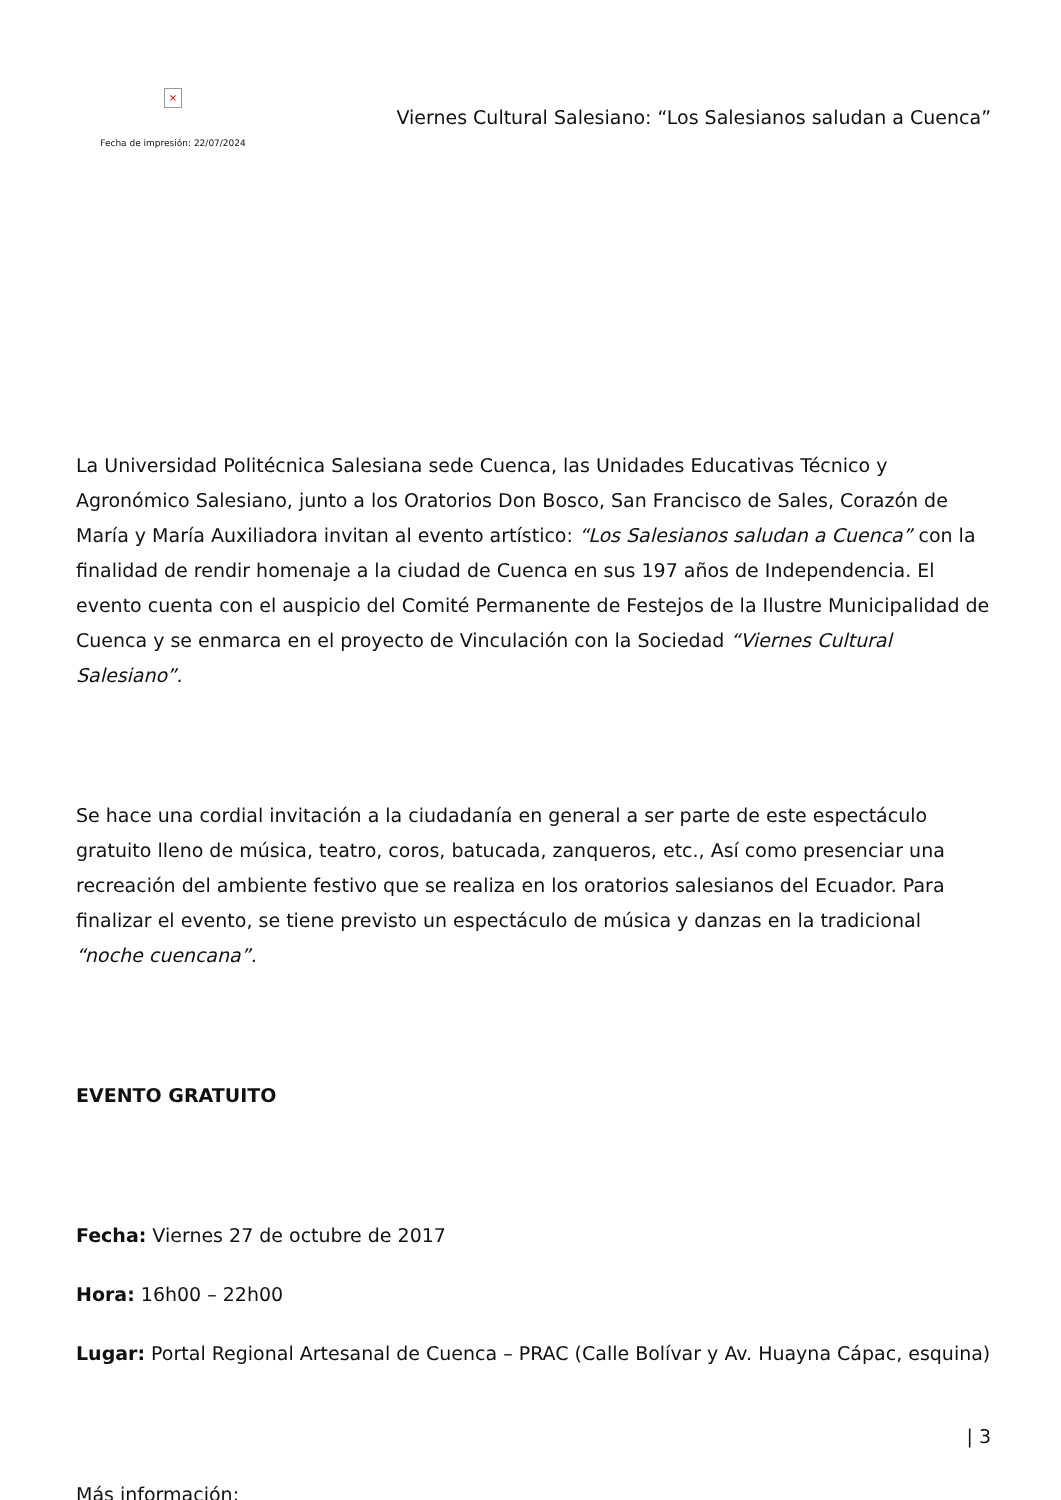×
Fecha de impresión: 22/07/2024
Viernes Cultural Salesiano: “Los Salesianos saludan a Cuenca”
La Universidad Politécnica Salesiana sede Cuenca, las Unidades Educativas Técnico y Agronómico Salesiano, junto a los Oratorios Don Bosco, San Francisco de Sales, Corazón de María y María Auxiliadora invitan al evento artístico: “Los Salesianos saludan a Cuenca” con la finalidad de rendir homenaje a la ciudad de Cuenca en sus 197 años de Independencia. El evento cuenta con el auspicio del Comité Permanente de Festejos de la Ilustre Municipalidad de Cuenca y se enmarca en el proyecto de Vinculación con la Sociedad “Viernes Cultural Salesiano”.
Se hace una cordial invitación a la ciudadanía en general a ser parte de este espectáculo gratuito lleno de música, teatro, coros, batucada, zanqueros, etc., Así como presenciar una recreación del ambiente festivo que se realiza en los oratorios salesianos del Ecuador. Para finalizar el evento, se tiene previsto un espectáculo de música y danzas en la tradicional “noche cuencana”.
EVENTO GRATUITO
Fecha: Viernes 27 de octubre de 2017
Hora: 16h00 – 22h00
Lugar: Portal Regional Artesanal de Cuenca – PRAC (Calle Bolívar y Av. Huayna Cápac, esquina)
Más información:
| 3